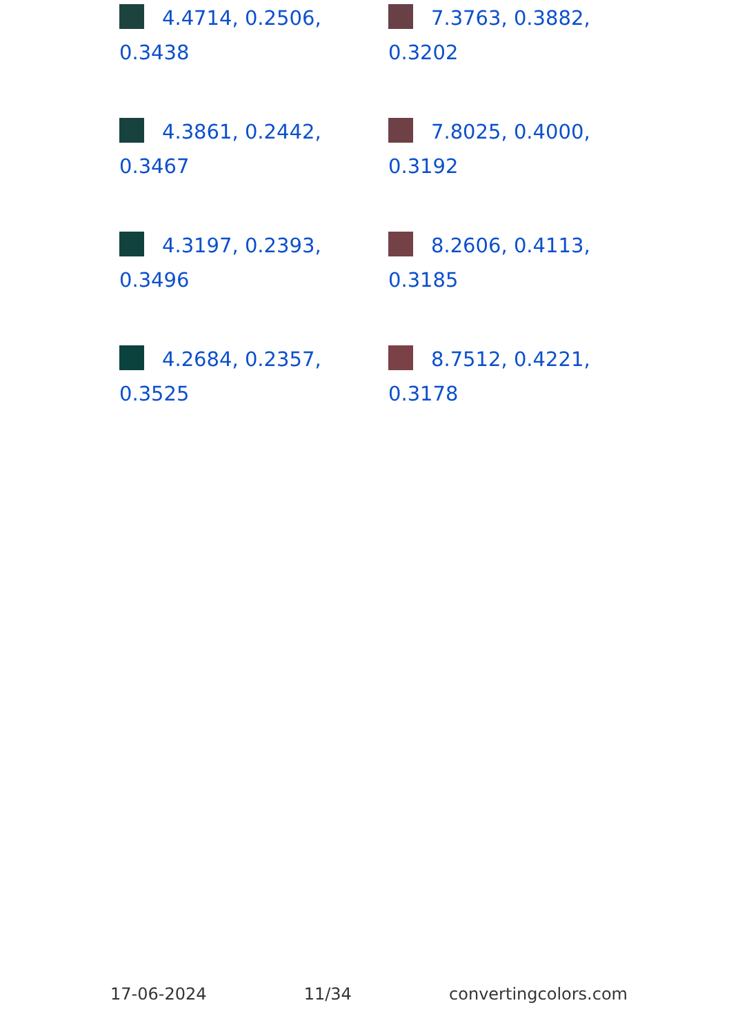4.4714, 0.2506,
0.3438
7.3763, 0.3882,
0.3202
4.3861, 0.2442,
0.3467
7.8025, 0.4000,
0.3192
4.3197, 0.2393,
0.3496
8.2606, 0.4113,
0.3185
4.2684, 0.2357,
0.3525
8.7512, 0.4221,
0.3178
17-06-2024 11/34 convertingcolors.com